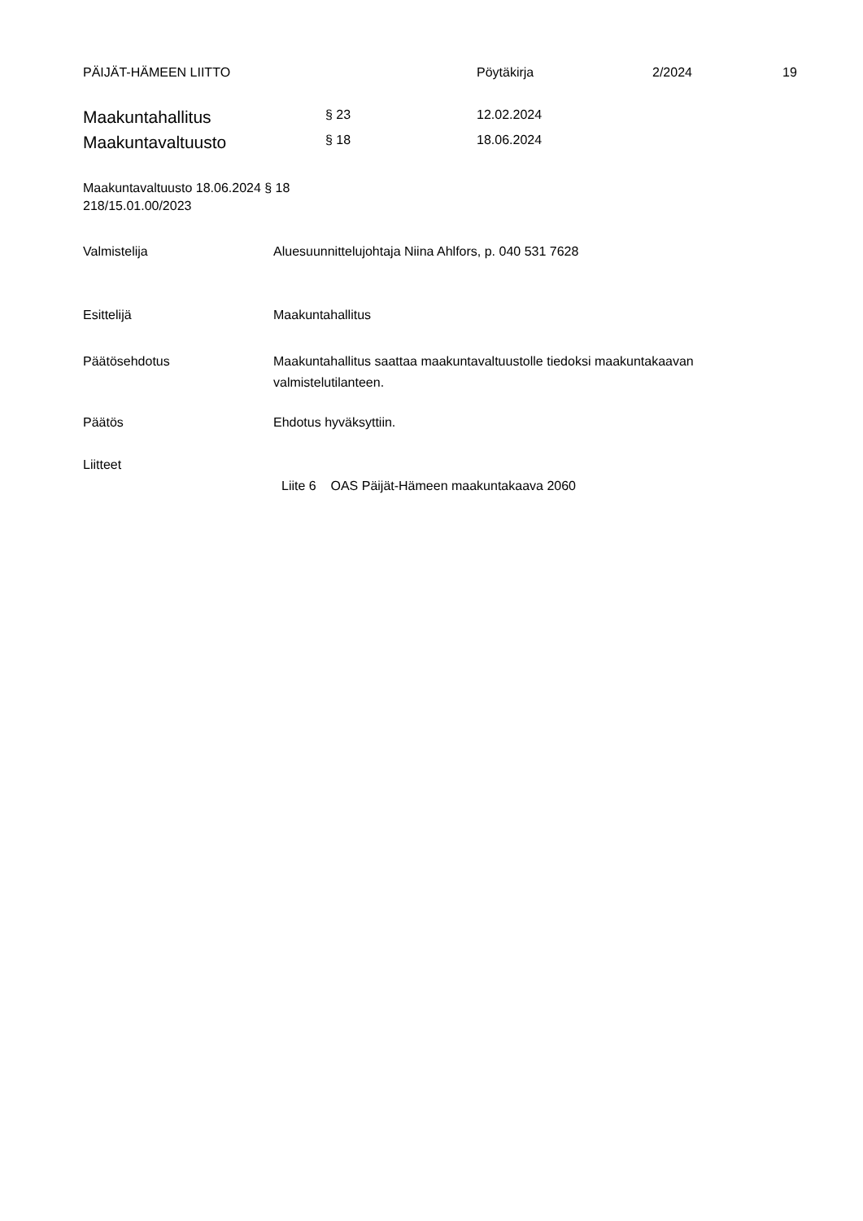PÄIJÄT-HÄMEEN LIITTO Pöytäkirja 2/2024 19
Maakuntahallitus § 23 12.02.2024
Maakuntavaltuusto § 18 18.06.2024
Maakuntavaltuusto 18.06.2024 § 18
218/15.01.00/2023
Valmistelija Aluesuunnittelujohtaja Niina Ahlfors, p. 040 531 7628
Esittelijä Maakuntahallitus
Päätösehdotus Maakuntahallitus saattaa maakuntavaltuustolle tiedoksi maakuntakaavan valmistelutilanteen.
Päätös Ehdotus hyväksyttiin.
Liitteet
Liite 6 OAS Päijät-Hämeen maakuntakaava 2060